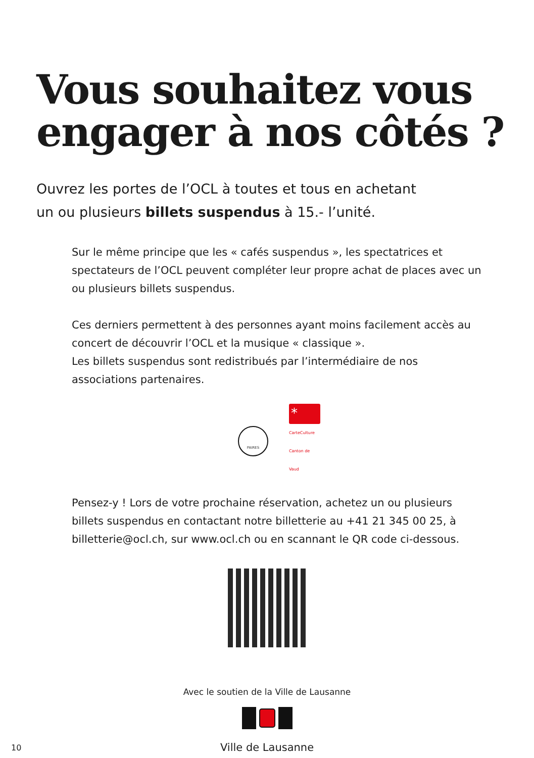Vous souhaitez vous engager à nos côtés ?
Ouvrez les portes de l’OCL à toutes et tous en achetant
un ou plusieurs billets suspendus à 15.- l’unité.
Sur le même principe que les « cafés suspendus », les spectatrices et spectateurs de l’OCL peuvent compléter leur propre achat de places avec un ou plusieurs billets suspendus.
Ces derniers permettent à des personnes ayant moins facilement accès au concert de découvrir l’OCL et la musique « classique ».
Les billets suspendus sont redistribués par l’intermédiaire de nos associations partenaires.
PAIRES
*
CarteCulture
Canton de Vaud
Pensez-y ! Lors de votre prochaine réservation, achetez un ou plusieurs billets suspendus en contactant notre billetterie au +41 21 345 00 25, à billetterie@ocl.ch, sur www.ocl.ch ou en scannant le QR code ci-dessous.
Avec le soutien de la Ville de Lausanne
Ville de Lausanne
10